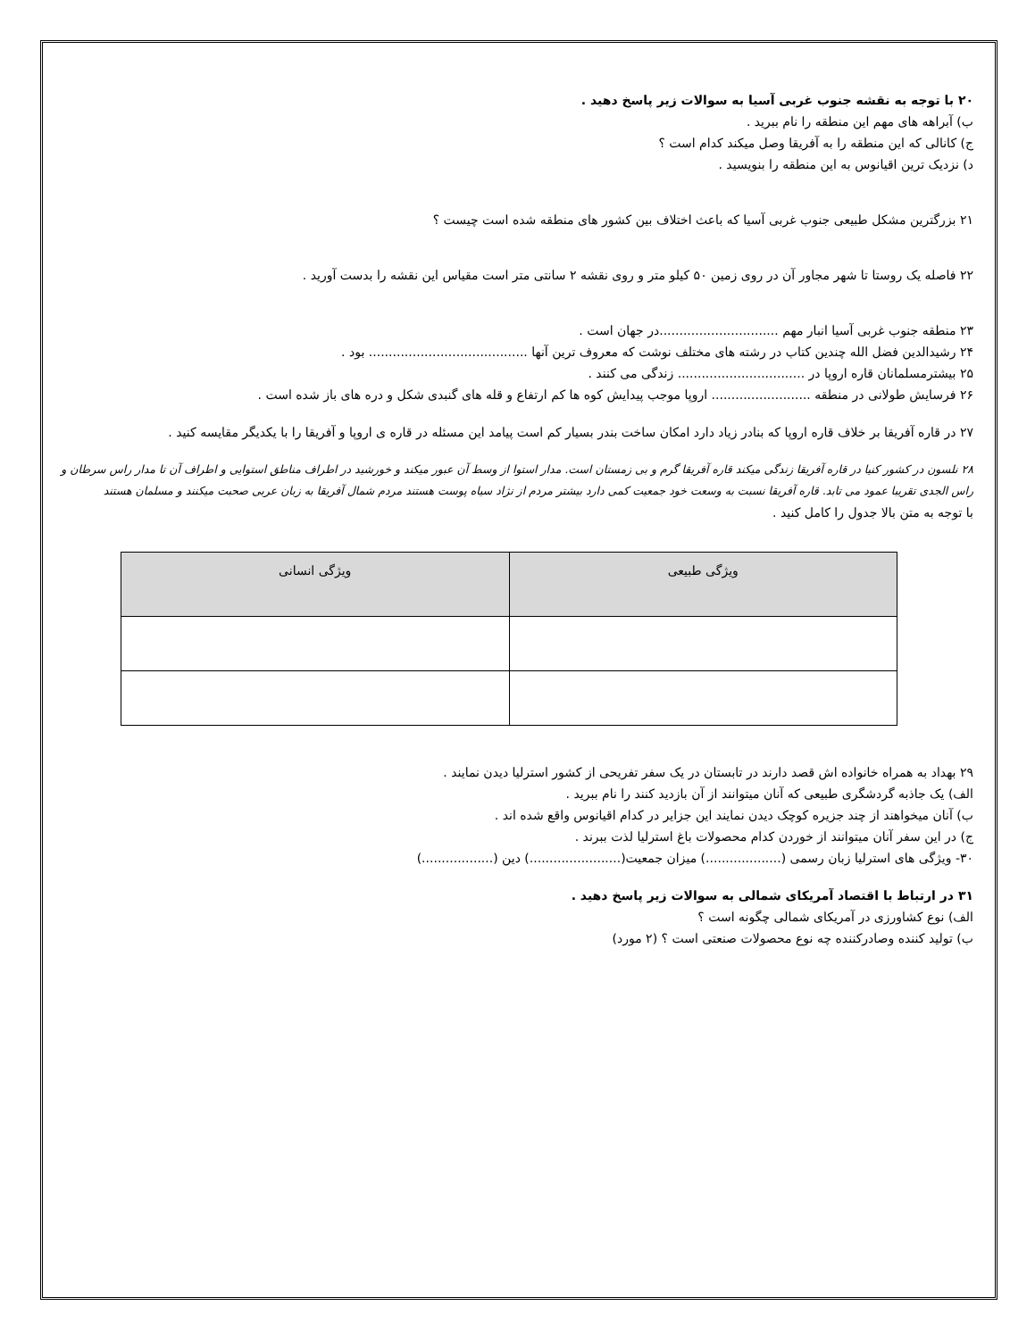۲۰ با توجه به نقشه جنوب غربی آسیا به سوالات زیر پاسخ دهید .
ب) آبراهه های مهم این منطقه را نام ببرید .
ج) کانالی که این منطقه را به آفریقا وصل میکند کدام است ؟
د) نزدیک ترین اقیانوس به این منطقه را بنویسید .
۲۱ بزرگترین مشکل طبیعی جنوب غربی آسیا که باعث اختلاف بین کشور های منطقه شده است چیست ؟
۲۲ فاصله یک روستا تا شهر مجاور آن در روی زمین ۵۰ کیلو متر و روی نقشه ۲ سانتی متر است مقیاس این نقشه را بدست آورید .
۲۳ منطقه جنوب غربی آسیا انبار مهم ..............................در جهان است .
۲۴ رشیدالدین فضل الله چندین کتاب در رشته های مختلف نوشت که معروف ترین آنها ........................................ بود .
۲۵ بیشترمسلمانان قاره اروپا در ................................ زندگی می کنند .
۲۶ فرسایش طولانی در منطقه ......................... اروپا موجب پیدایش کوه ها کم ارتفاع و قله های گنبدی شکل و دره های باز شده است .
۲۷ در قاره آفریقا بر خلاف قاره اروپا که بنادر زیاد دارد امکان ساخت بندر بسیار کم است پیامد این مسئله در قاره ی اروپا و آفریقا را با یکدیگر مقایسه کنید .
۲۸ نلسون در کشور کنیا در قاره آفریقا زندگی میکند قاره آفریقا گرم و بی زمستان است. مدار استوا از وسط آن عبور میکند و خورشید در اطراف مناطق استوایی و اطراف آن تا مدار راس سرطان و راس الجدی تقریبا عمود می تابد. قاره آفریقا نسبت به وسعت خود جمعیت کمی دارد بیشتر مردم از نژاد سیاه پوست هستند مردم شمال آفریقا به زبان عربی صحبت میکنند و مسلمان هستند
با توجه به متن بالا جدول را کامل کنید .
| ویژگی طبیعی | ویژگی انسانی |
| --- | --- |
۲۹ بهداد به همراه خانواده اش قصد دارند در تابستان در یک سفر تفریحی از کشور استرلیا دیدن نمایند .
الف) یک جاذبه گردشگری طبیعی که آنان میتوانند از آن بازدید کنند را نام ببرید .
ب) آنان میخواهند از چند جزیره کوچک دیدن نمایند این جزایر در کدام اقیانوس واقع شده اند .
ج) در این سفر آنان میتوانند از خوردن کدام محصولات باغ استرلیا لذت ببرند .
۳۰- ویژگی های استرلیا زبان رسمی (...................) میزان جمعیت(.......................) دین (..................)
۳۱ در ارتباط با اقتصاد آمریکای شمالی به سوالات زیر پاسخ دهید .
الف) نوع کشاورزی در آمریکای شمالی چگونه است ؟
ب) تولید کننده وصادرکننده چه نوع محصولات صنعتی است ؟ (۲ مورد)